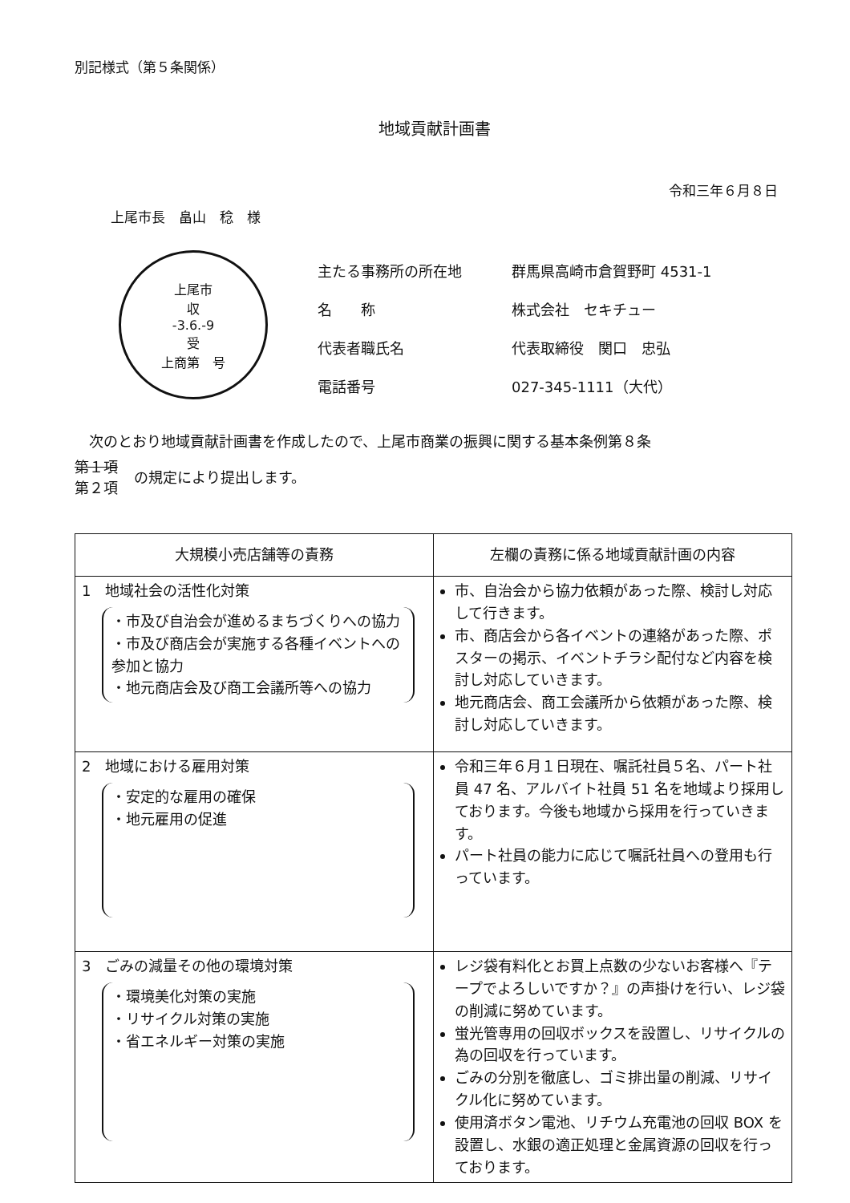別記様式（第５条関係）
地域貢献計画書
令和三年６月８日
上尾市長　畠山　稔　様
上尾市
収
-3.6.-9
受
上商第　号
| 主たる事務所の所在地 | 群馬県高崎市倉賀野町 4531-1 |
| 名 称 | 株式会社 セキチュー |
| 代表者職氏名 | 代表取締役 関口 忠弘 |
| 電話番号 | 027-345-1111（大代） |
次のとおり地域貢献計画書を作成したので、上尾市商業の振興に関する基本条例第８条
第１項
第２項
の規定により提出します。
| 大規模小売店舗等の責務 | 左欄の責務に係る地域貢献計画の内容 |
| --- | --- |
| 1 地域社会の活性化対策 ・市及び自治会が進めるまちづくりへの協力 ・市及び商店会が実施する各種イベントへの参加と協力 ・地元商店会及び商工会議所等への協力 | 市、自治会から協力依頼があった際、検討し対応して行きます。 市、商店会から各イベントの連絡があった際、ポスターの掲示、イベントチラシ配付など内容を検討し対応していきます。 地元商店会、商工会議所から依頼があった際、検討し対応していきます。 |
| 2 地域における雇用対策 ・安定的な雇用の確保 ・地元雇用の促進 | 令和三年６月１日現在、嘱託社員５名、パート社員 47 名、アルバイト社員 51 名を地域より採用しております。今後も地域から採用を行っていきます。 パート社員の能力に応じて嘱託社員への登用も行っています。 |
| 3 ごみの減量その他の環境対策 ・環境美化対策の実施 ・リサイクル対策の実施 ・省エネルギー対策の実施 | レジ袋有料化とお買上点数の少ないお客様へ『テープでよろしいですか？』の声掛けを行い、レジ袋の削減に努めています。 蛍光管専用の回収ボックスを設置し、リサイクルの為の回収を行っています。 ごみの分別を徹底し、ゴミ排出量の削減、リサイクル化に努めています。 使用済ボタン電池、リチウム充電池の回収 BOX を設置し、水銀の適正処理と金属資源の回収を行っております。 |